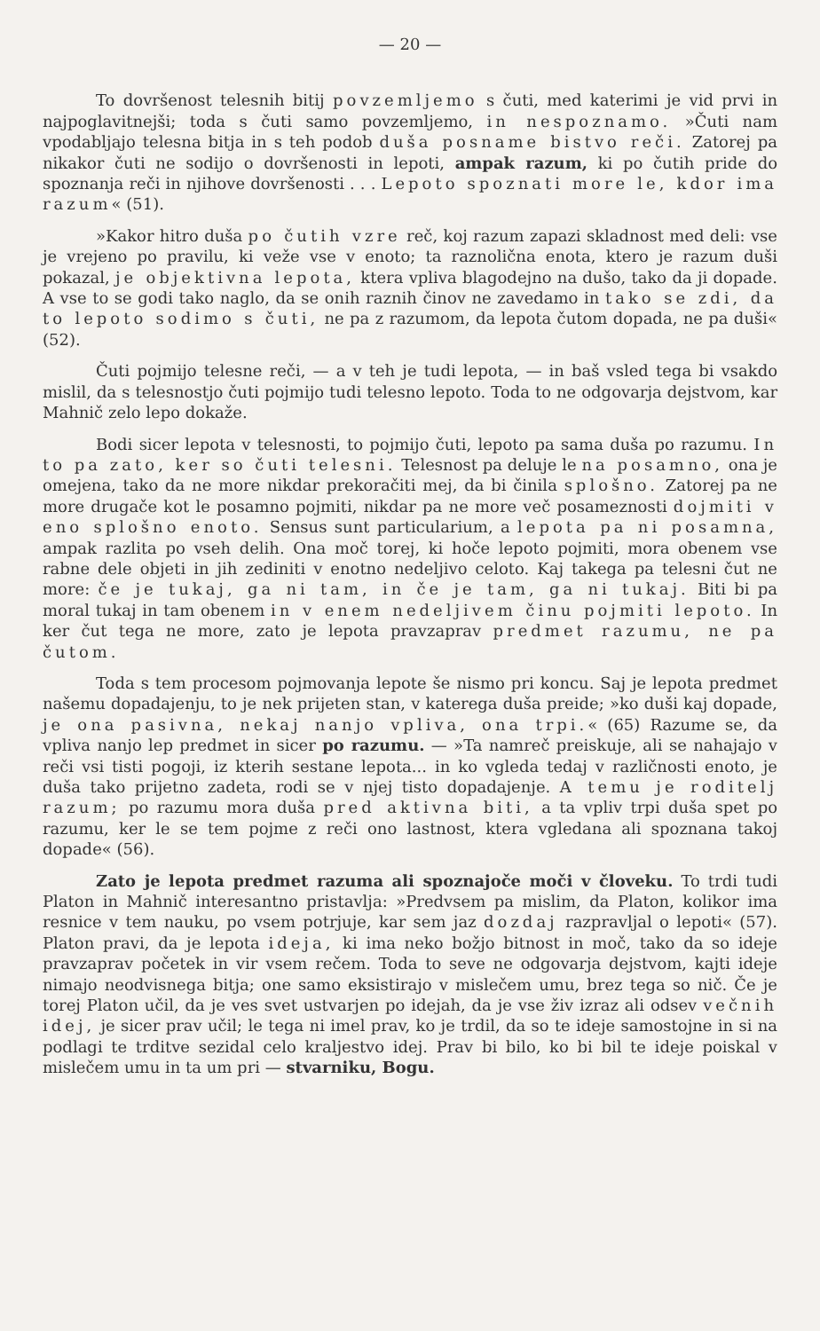— 20 —
To dovršenost telesnih bitij povzemljemo s čuti, med katerimi je vid prvi in najpoglavitnejši; toda s čuti samo povzemljemo, in nespoznamo. »Čuti nam vpodabljajo telesna bitja in s teh podob duša posname bistvo reči. Zatorej pa nikakor čuti ne sodijo o dovršenosti in lepoti, ampak razum, ki po čutih pride do spoznanja reči in njihove dovršenosti . . . Lepoto spoznati more le, kdor ima razum« (51).
»Kakor hitro duša po čutih vzre reč, koj razum zapazi skladnost med deli: vse je vrejeno po pravilu, ki veže vse v enoto; ta raznolična enota, ktero je razum duši pokazal, je objektivna lepota, ktera vpliva blagodejno na dušo, tako da ji dopade. A vse to se godi tako naglo, da se onih raznih činov ne zavedamo in tako se zdi, da to lepoto sodimo s čuti, ne pa z razumom, da lepota čutom dopada, ne pa duši« (52).
Čuti pojmijo telesne reči, — a v teh je tudi lepota, — in baš vsled tega bi vsakdo mislil, da s telesnostjo čuti pojmijo tudi telesno lepoto. Toda to ne odgovarja dejstvom, kar Mahnič zelo lepo dokaže.
Bodi sicer lepota v telesnosti, to pojmijo čuti, lepoto pa sama duša po razumu. In to pa zato, ker so čuti telesni. Telesnost pa deluje le na posamno, ona je omejena, tako da ne more nikdar prekoračiti mej, da bi činila splošno. Zatorej pa ne more drugače kot le posamno pojmiti, nikdar pa ne more več posameznosti dojmiti v eno splošno enoto. Sensus sunt particularium, a lepota pa ni posamna, ampak razlita po vseh delih. Ona moč torej, ki hoče lepoto pojmiti, mora obenem vse rabne dele objeti in jih zediniti v enotno nedeljivo celoto. Kaj takega pa telesni čut ne more: če je tukaj, ga ni tam, in če je tam, ga ni tukaj. Biti bi pa moral tukaj in tam obenem in v enem nedeljivem činu pojmiti lepoto. In ker čut tega ne more, zato je lepota pravzaprav predmet razumu, ne pa čutom.
Toda s tem procesom pojmovanja lepote še nismo pri koncu. Saj je lepota predmet našemu dopadajenju, to je nek prijeten stan, v katerega duša preide; »ko duši kaj dopade, je ona pasivna, nekaj nanjo vpliva, ona trpi.« (65) Razume se, da vpliva nanjo lep predmet in sicer po razumu. — »Ta namreč preiskuje, ali se nahajajo v reči vsi tisti pogoji, iz kterih sestane lepota... in ko vgleda tedaj v različnosti enoto, je duša tako prijetno zadeta, rodi se v njej tisto dopadajenje. A temu je roditelj razum; po razumu mora duša pred aktivna biti, a ta vpliv trpi duša spet po razumu, ker le se tem pojme z reči ono lastnost, ktera vgledana ali spoznana takoj dopade« (56).
Zato je lepota predmet razuma ali spoznajoče moči v človeku. To trdi tudi Platon in Mahnič interesantno pristavlja: »Predvsem pa mislim, da Platon, kolikor ima resnice v tem nauku, po vsem potrjuje, kar sem jaz dozdaj razpravljal o lepoti« (57). Platon pravi, da je lepota ideja, ki ima neko božjo bitnost in moč, tako da so ideje pravzaprav početek in vir vsem rečem. Toda to seve ne odgovarja dejstvom, kajti ideje nimajo neodvisnega bitja; one samo eksistirajo v mislečem umu, brez tega so nič. Če je torej Platon učil, da je ves svet ustvarjen po idejah, da je vse živ izraz ali odsev večnih idej, je sicer prav učil; le tega ni imel prav, ko je trdil, da so te ideje samostojne in si na podlagi te trditve sezidal celo kraljestvo idej. Prav bi bilo, ko bi bil te ideje poiskal v mislečem umu in ta um pri — stvarniku, Bogu.